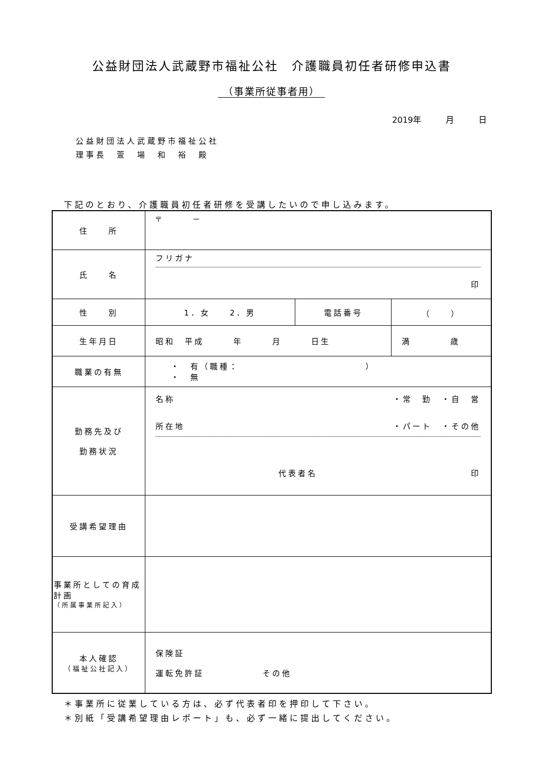公益財団法人武蔵野市福祉公社　介護職員初任者研修申込書
（事業所従事者用）
2019年　　　月　　　日
公益財団法人武蔵野市福祉公社
理事長　萱　場　和　裕　殿
下記のとおり、介護職員初任者研修を受講したいので申し込みます。
| 住 所 | 〒 － | | | |
| 氏 名 | フリガナ 印 | | | |
| 性 別 | 1．女 2．男 | 電話番号 | （ ） | |
| 生年月日 | 昭和 平成 年 月 日生 | | | 満 歳 |
| 職業の有無 | ・ 有（職種： ） ・ 無 | | | |
| 勤務先及び 勤務状況 | 名称 ・常 勤 ・自 営 所在地 ・パート ・その他 代表者名 印 | | | |
| 受講希望理由 | | | | |
| 事業所としての育成計画 （所属事業所記入） | | | | |
| 本人確認 （福祉公社記入） | 保険証 運転免許証 その他 | | | |
＊事業所に従業している方は、必ず代表者印を押印して下さい。
＊別紙「受講希望理由レポート」も、必ず一緒に提出してください。